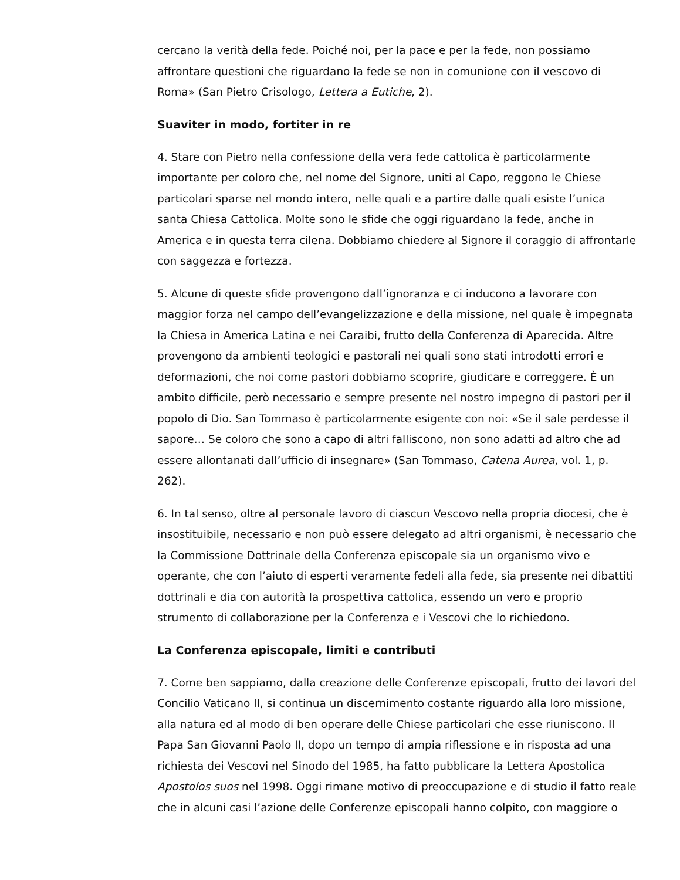cercano la verità della fede. Poiché noi, per la pace e per la fede, non possiamo affrontare questioni che riguardano la fede se non in comunione con il vescovo di Roma» (San Pietro Crisologo, Lettera a Eutiche, 2).
Suaviter in modo, fortiter in re
4. Stare con Pietro nella confessione della vera fede cattolica è particolarmente importante per coloro che, nel nome del Signore, uniti al Capo, reggono le Chiese particolari sparse nel mondo intero, nelle quali e a partire dalle quali esiste l’unica santa Chiesa Cattolica. Molte sono le sfide che oggi riguardano la fede, anche in America e in questa terra cilena. Dobbiamo chiedere al Signore il coraggio di affrontarle con saggezza e fortezza.
5. Alcune di queste sfide provengono dall’ignoranza e ci inducono a lavorare con maggior forza nel campo dell’evangelizzazione e della missione, nel quale è impegnata la Chiesa in America Latina e nei Caraibi, frutto della Conferenza di Aparecida. Altre provengono da ambienti teologici e pastorali nei quali sono stati introdotti errori e deformazioni, che noi come pastori dobbiamo scoprire, giudicare e correggere. È un ambito difficile, però necessario e sempre presente nel nostro impegno di pastori per il popolo di Dio. San Tommaso è particolarmente esigente con noi: «Se il sale perdesse il sapore… Se coloro che sono a capo di altri falliscono, non sono adatti ad altro che ad essere allontanati dall’ufficio di insegnare» (San Tommaso, Catena Aurea, vol. 1, p. 262).
6. In tal senso, oltre al personale lavoro di ciascun Vescovo nella propria diocesi, che è insostituibile, necessario e non può essere delegato ad altri organismi, è necessario che la Commissione Dottrinale della Conferenza episcopale sia un organismo vivo e operante, che con l’aiuto di esperti veramente fedeli alla fede, sia presente nei dibattiti dottrinali e dia con autorità la prospettiva cattolica, essendo un vero e proprio strumento di collaborazione per la Conferenza e i Vescovi che lo richiedono.
La Conferenza episcopale, limiti e contributi
7. Come ben sappiamo, dalla creazione delle Conferenze episcopali, frutto dei lavori del Concilio Vaticano II, si continua un discernimento costante riguardo alla loro missione, alla natura ed al modo di ben operare delle Chiese particolari che esse riuniscono. Il Papa San Giovanni Paolo II, dopo un tempo di ampia riflessione e in risposta ad una richiesta dei Vescovi nel Sinodo del 1985, ha fatto pubblicare la Lettera Apostolica Apostolos suos nel 1998. Oggi rimane motivo di preoccupazione e di studio il fatto reale che in alcuni casi l’azione delle Conferenze episcopali hanno colpito, con maggiore o